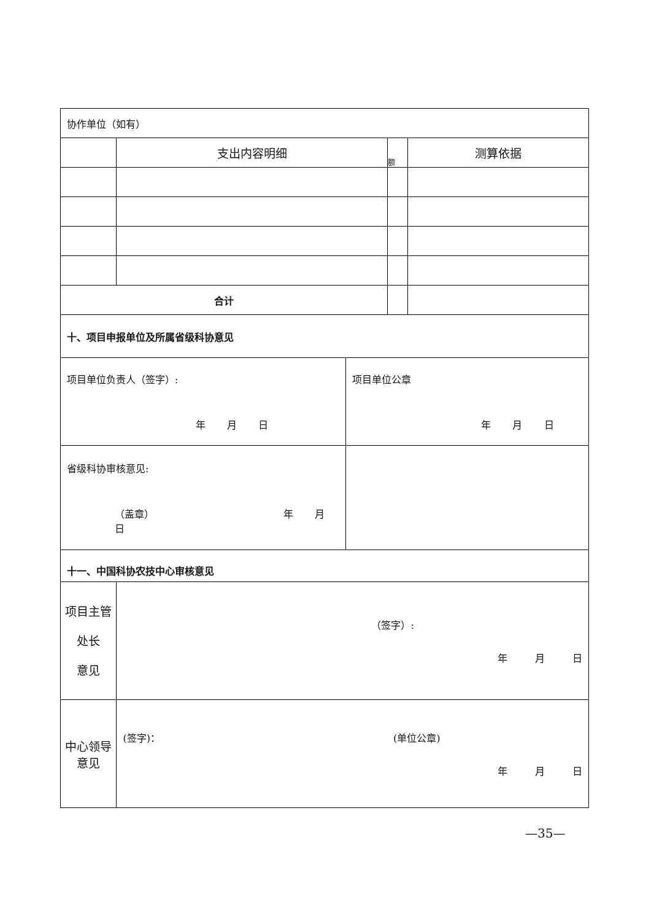| 协作单位（如有） | | | | |
| | 支出内容明细 | | 额 | 测算依据 |
| 合计 | | | | |
| 十、项目申报单位及所属省级科协意见 | | | | |
| 项目单位负责人（签字）: 年 月 日 | | 项目单位公章 年 月 日 | | |
| 省级科协审核意见: （盖章） 年 月 日 | | | | |
| 十一、中国科协农技中心审核意见 | | | | |
| 项目主管处长 意见 | （签字）: 年 月 日 | | | |
| 中心领导意见 | (签字)： (单位公章) 年 月 日 | | | |
—35—